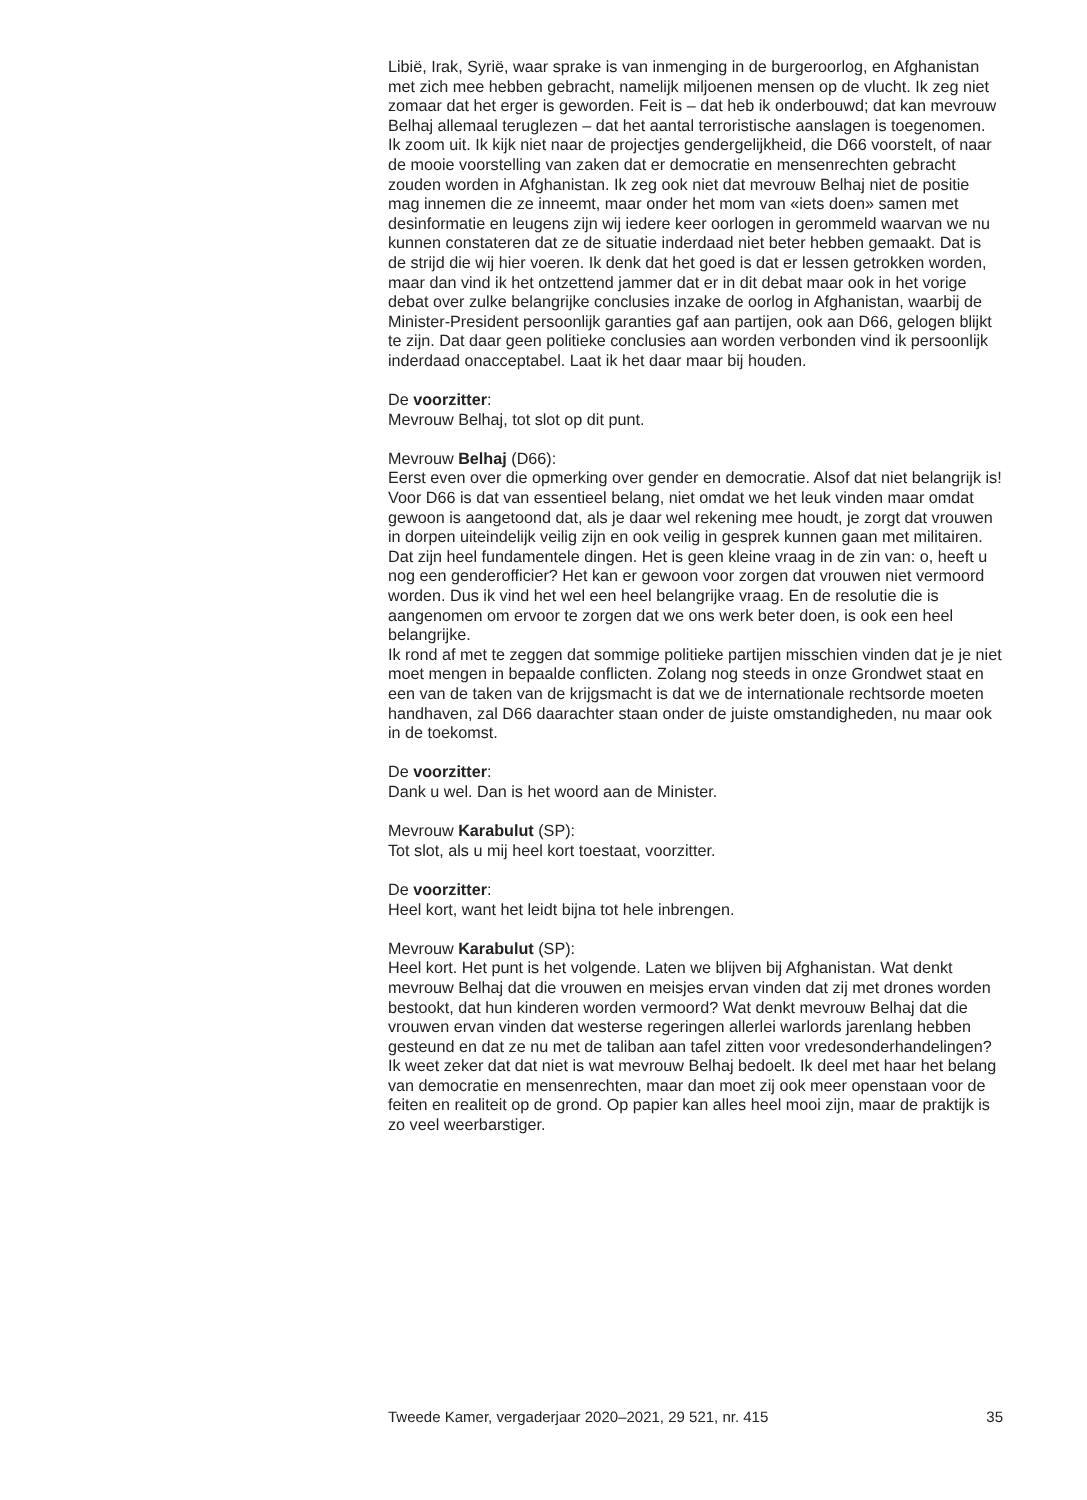Libië, Irak, Syrië, waar sprake is van inmenging in de burgeroorlog, en Afghanistan met zich mee hebben gebracht, namelijk miljoenen mensen op de vlucht. Ik zeg niet zomaar dat het erger is geworden. Feit is – dat heb ik onderbouwd; dat kan mevrouw Belhaj allemaal teruglezen – dat het aantal terroristische aanslagen is toegenomen.
Ik zoom uit. Ik kijk niet naar de projectjes gendergelijkheid, die D66 voorstelt, of naar de mooie voorstelling van zaken dat er democratie en mensenrechten gebracht zouden worden in Afghanistan. Ik zeg ook niet dat mevrouw Belhaj niet de positie mag innemen die ze inneemt, maar onder het mom van «iets doen» samen met desinformatie en leugens zijn wij iedere keer oorlogen in gerommeld waarvan we nu kunnen constateren dat ze de situatie inderdaad niet beter hebben gemaakt. Dat is de strijd die wij hier voeren. Ik denk dat het goed is dat er lessen getrokken worden, maar dan vind ik het ontzettend jammer dat er in dit debat maar ook in het vorige debat over zulke belangrijke conclusies inzake de oorlog in Afghanistan, waarbij de Minister-President persoonlijk garanties gaf aan partijen, ook aan D66, gelogen blijkt te zijn. Dat daar geen politieke conclusies aan worden verbonden vind ik persoonlijk inderdaad onacceptabel. Laat ik het daar maar bij houden.
De voorzitter:
Mevrouw Belhaj, tot slot op dit punt.
Mevrouw Belhaj (D66):
Eerst even over die opmerking over gender en democratie. Alsof dat niet belangrijk is! Voor D66 is dat van essentieel belang, niet omdat we het leuk vinden maar omdat gewoon is aangetoond dat, als je daar wel rekening mee houdt, je zorgt dat vrouwen in dorpen uiteindelijk veilig zijn en ook veilig in gesprek kunnen gaan met militairen. Dat zijn heel fundamentele dingen. Het is geen kleine vraag in de zin van: o, heeft u nog een genderofficier? Het kan er gewoon voor zorgen dat vrouwen niet vermoord worden. Dus ik vind het wel een heel belangrijke vraag. En de resolutie die is aangenomen om ervoor te zorgen dat we ons werk beter doen, is ook een heel belangrijke.
Ik rond af met te zeggen dat sommige politieke partijen misschien vinden dat je je niet moet mengen in bepaalde conflicten. Zolang nog steeds in onze Grondwet staat en een van de taken van de krijgsmacht is dat we de internationale rechtsorde moeten handhaven, zal D66 daarachter staan onder de juiste omstandigheden, nu maar ook in de toekomst.
De voorzitter:
Dank u wel. Dan is het woord aan de Minister.
Mevrouw Karabulut (SP):
Tot slot, als u mij heel kort toestaat, voorzitter.
De voorzitter:
Heel kort, want het leidt bijna tot hele inbrengen.
Mevrouw Karabulut (SP):
Heel kort. Het punt is het volgende. Laten we blijven bij Afghanistan. Wat denkt mevrouw Belhaj dat die vrouwen en meisjes ervan vinden dat zij met drones worden bestookt, dat hun kinderen worden vermoord? Wat denkt mevrouw Belhaj dat die vrouwen ervan vinden dat westerse regeringen allerlei warlords jarenlang hebben gesteund en dat ze nu met de taliban aan tafel zitten voor vredesonderhandelingen? Ik weet zeker dat dat niet is wat mevrouw Belhaj bedoelt. Ik deel met haar het belang van democratie en mensenrechten, maar dan moet zij ook meer openstaan voor de feiten en realiteit op de grond. Op papier kan alles heel mooi zijn, maar de praktijk is zo veel weerbarstiger.
Tweede Kamer, vergaderjaar 2020–2021, 29 521, nr. 415 35